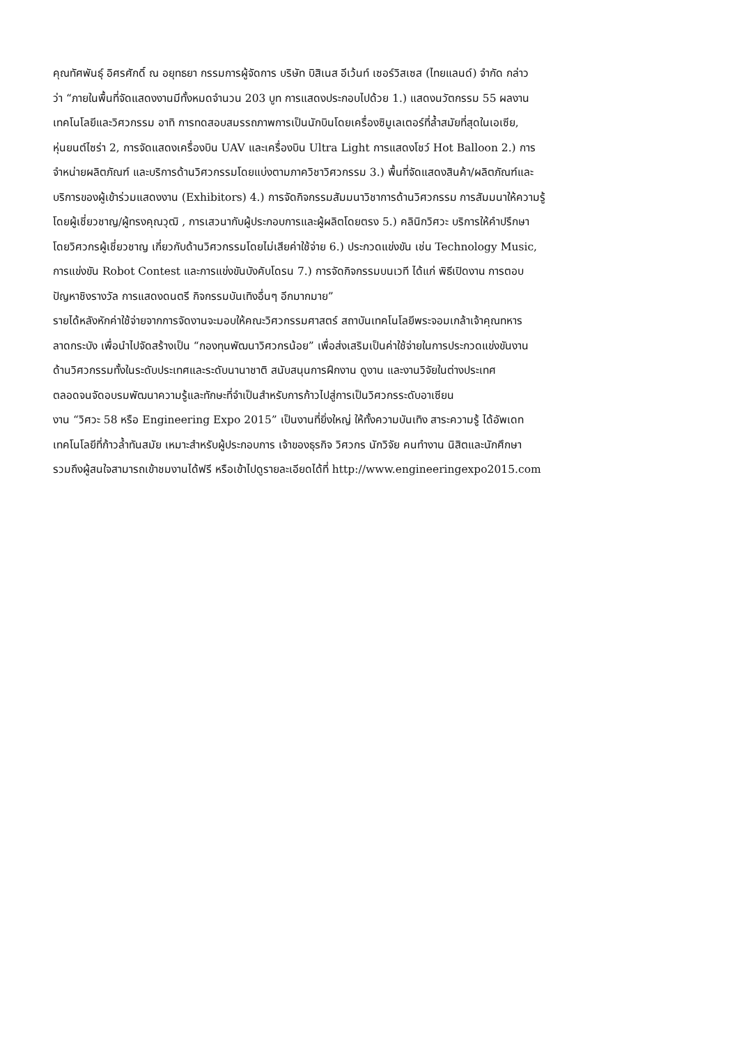คุณทัศพันธุ์ อิศรศักดิ์ ณ อยุทธยา กรรมการผู้จัดการ บริษัท บิสิเนส อีเว้นท์ เซอร์วิสเซส (ไทยแลนด์) จำกัด กล่าว
ว่า “ภายในพื้นที่จัดแสดงงานมีทั้งหมดจำนวน 203 บูท การแสดงประกอบไปด้วย 1.) แสดงนวัตกรรม 55 ผลงาน
เทคโนโลยีและวิศวกรรม อาทิ การทดสอบสมรรถภาพการเป็นนักบินโดยเครื่องซิมูเลเตอร์ที่ล้ำสมัยที่สุดในเอเซีย,
หุ่นยนต์ไซร่า 2, การจัดแสดงเครื่องบิน UAV และเครื่องบิน Ultra Light การแสดงโชว์ Hot Balloon 2.) การ
จำหน่ายผลิตภัณฑ์ และบริการด้านวิศวกรรมโดยแบ่งตามภาควิชาวิศวกรรม 3.) พื้นที่จัดแสดงสินค้า/ผลิตภัณฑ์และ
บริการของผู้เข้าร่วมแสดงงาน (Exhibitors) 4.) การจัดกิจกรรมสัมมนาวิชาการด้านวิศวกรรม การสัมมนาให้ความรู้
โดยผู้เชี่ยวชาญ/ผู้ทรงคุณวุฒิ , การเสวนากับผู้ประกอบการและผู้ผลิตโดยตรง 5.) คลินิกวิศวะ บริการให้คำปรึกษา
โดยวิศวกรผู้เชี่ยวชาญ เกี่ยวกับด้านวิศวกรรมโดยไม่เสียค่าใช้จ่าย 6.) ประกวดแข่งขัน เช่น Technology Music,
การแข่งขัน Robot Contest และการแข่งขันบังคับโดรน 7.) การจัดกิจกรรมบนเวที ได้แก่ พิธีเปิดงาน การตอบ
ปัญหาชิงรางวัล การแสดงดนตรี กิจกรรมบันเทิงอื่นๆ อีกมากมาย”
รายได้หลังหักค่าใช้จ่ายจากการจัดงานจะมอบให้คณะวิศวกรรมศาสตร์ สถาบันเทคโนโลยีพระจอมเกล้าเจ้าคุณทหาร
ลาดกระบัง เพื่อนำไปจัดสร้างเป็น “กองทุนพัฒนาวิศวกรน้อย” เพื่อส่งเสริมเป็นค่าใช้จ่ายในการประกวดแข่งขันงาน
ด้านวิศวกรรมทั้งในระดับประเทศและระดับนานาชาติ สนับสนุนการฝึกงาน ดูงาน และงานวิจัยในต่างประเทศ
ตลอดจนจัดอบรมพัฒนาความรู้และทักษะที่จำเป็นสำหรับการก้าวไปสู่การเป็นวิศวกรระดับอาเซียน
งาน “วิศวะ 58 หรือ Engineering Expo 2015” เป็นงานที่ยิ่งใหญ่ ให้ทั้งความบันเทิง สาระความรู้ ได้อัพเดท
เทคโนโลยีที่ก้าวล้ำทันสมัย เหมาะสำหรับผู้ประกอบการ เจ้าของธุรกิจ วิศวกร นักวิจัย คนทำงาน นิสิตและนักศึกษา
รวมถึงผู้สนใจสามารถเข้าชมงานได้ฟรี หรือเข้าไปดูรายละเอียดได้ที่ http://www.engineeringexpo2015.com